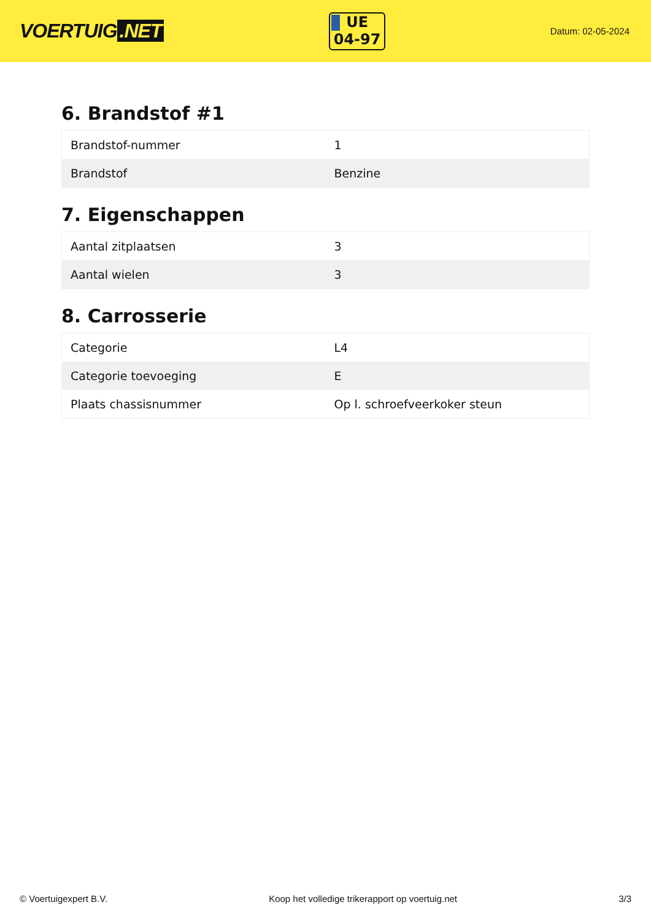VOERTUIG.NET
UE
04-97
Datum: 02-05-2024
6. Brandstof #1
| Brandstof-nummer | 1 |
| Brandstof | Benzine |
7. Eigenschappen
| Aantal zitplaatsen | 3 |
| Aantal wielen | 3 |
8. Carrosserie
| Categorie | L4 |
| Categorie toevoeging | E |
| Plaats chassisnummer | Op l. schroefveerkoker steun |
© Voertuigexpert B.V. Koop het volledige trikerapport op voertuig.net 3/3